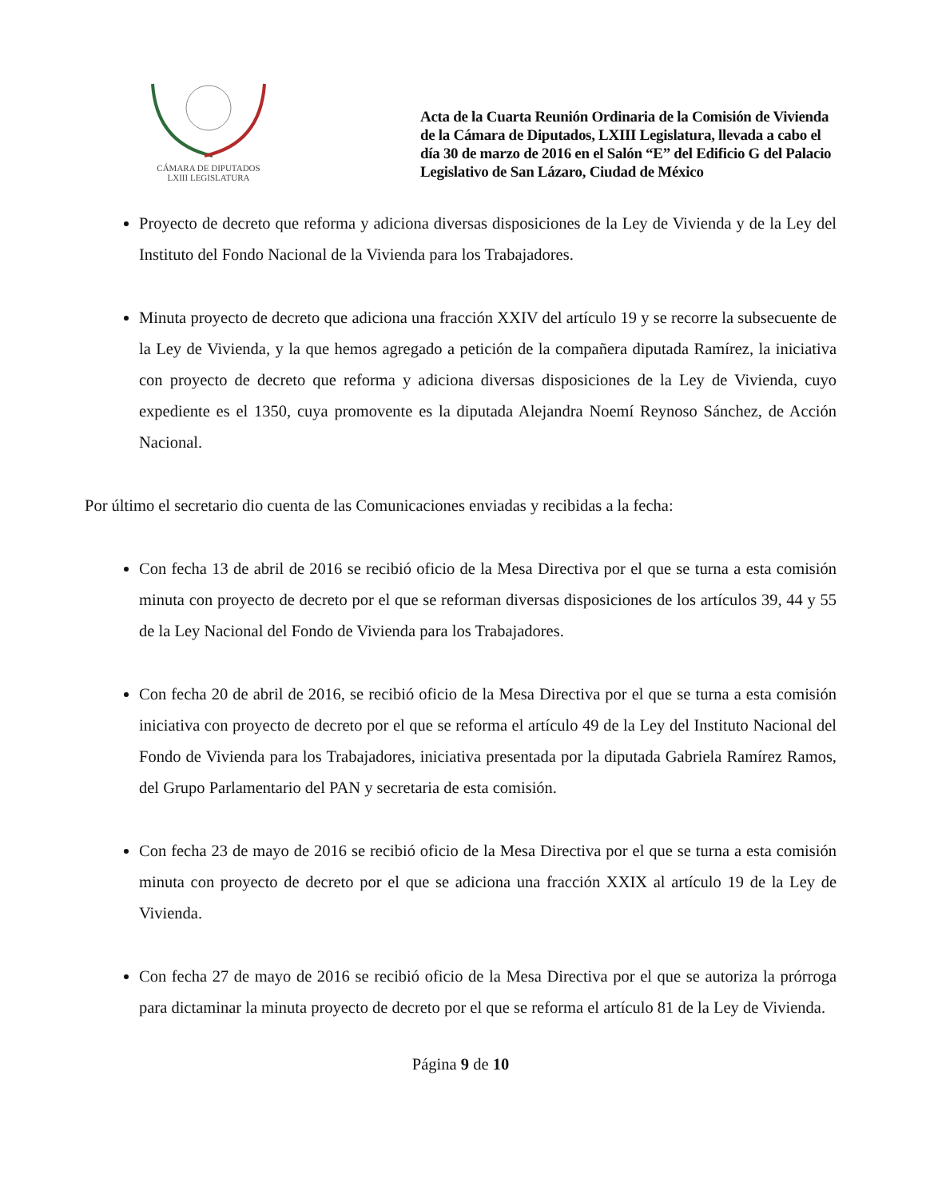CÁMARA DE DIPUTADOS
LXIII LEGISLATURA
Acta de la Cuarta Reunión Ordinaria de la Comisión de Vivienda de la Cámara de Diputados, LXIII Legislatura, llevada a cabo el día 30 de marzo de 2016 en el Salón “E” del Edificio G del Palacio Legislativo de San Lázaro, Ciudad de México
Proyecto de decreto que reforma y adiciona diversas disposiciones de la Ley de Vivienda y de la Ley del Instituto del Fondo Nacional de la Vivienda para los Trabajadores.
Minuta proyecto de decreto que adiciona una fracción XXIV del artículo 19 y se recorre la subsecuente de la Ley de Vivienda, y la que hemos agregado a petición de la compañera diputada Ramírez, la iniciativa con proyecto de decreto que reforma y adiciona diversas disposiciones de la Ley de Vivienda, cuyo expediente es el 1350, cuya promovente es la diputada Alejandra Noemí Reynoso Sánchez, de Acción Nacional.
Por último el secretario dio cuenta de las Comunicaciones enviadas y recibidas a la fecha:
Con fecha 13 de abril de 2016 se recibió oficio de la Mesa Directiva por el que se turna a esta comisión minuta con proyecto de decreto por el que se reforman diversas disposiciones de los artículos 39, 44 y 55 de la Ley Nacional del Fondo de Vivienda para los Trabajadores.
Con fecha 20 de abril de 2016, se recibió oficio de la Mesa Directiva por el que se turna a esta comisión iniciativa con proyecto de decreto por el que se reforma el artículo 49 de la Ley del Instituto Nacional del Fondo de Vivienda para los Trabajadores, iniciativa presentada por la diputada Gabriela Ramírez Ramos, del Grupo Parlamentario del PAN y secretaria de esta comisión.
Con fecha 23 de mayo de 2016 se recibió oficio de la Mesa Directiva por el que se turna a esta comisión minuta con proyecto de decreto por el que se adiciona una fracción XXIX al artículo 19 de la Ley de Vivienda.
Con fecha 27 de mayo de 2016 se recibió oficio de la Mesa Directiva por el que se autoriza la prórroga para dictaminar la minuta proyecto de decreto por el que se reforma el artículo 81 de la Ley de Vivienda.
Página 9 de 10